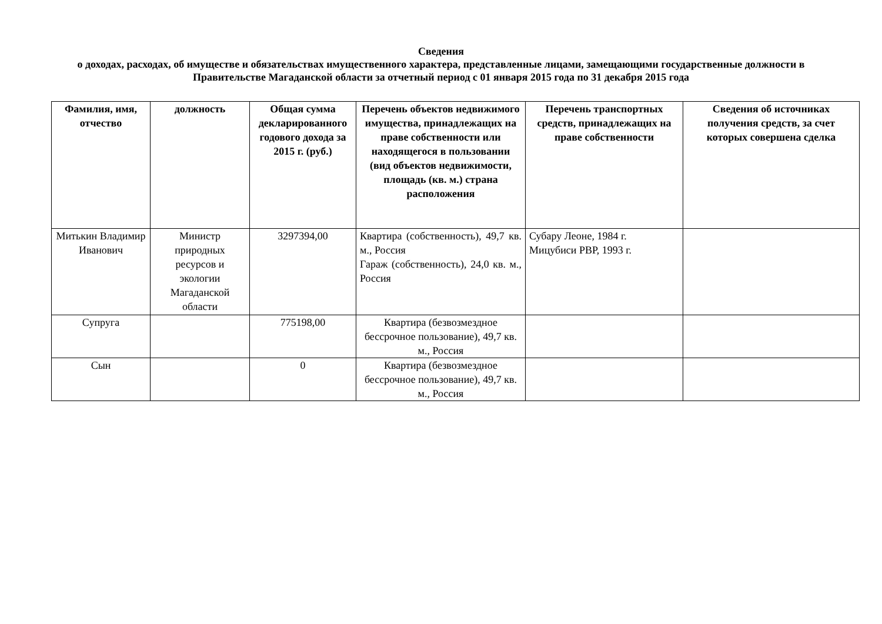Сведения
о доходах, расходах, об имуществе и обязательствах имущественного характера, представленные лицами, замещающими государственные должности в Правительстве Магаданской области за отчетный период с 01 января 2015 года по 31 декабря 2015 года
| Фамилия, имя, отчество | должность | Общая сумма декларированного годового дохода за 2015 г. (руб.) | Перечень объектов недвижимого имущества, принадлежащих на праве собственности или находящегося в пользовании (вид объектов недвижимости, площадь (кв. м.) страна расположения | Перечень транспортных средств, принадлежащих на праве собственности | Сведения об источниках получения средств, за счет которых совершена сделка |
| --- | --- | --- | --- | --- | --- |
| Митькин Владимир Иванович | Министр природных ресурсов и экологии Магаданской области | 3297394,00 | Квартира (собственность), 49,7 кв. м., Россия Гараж (собственность), 24,0 кв. м., Россия | Субару Леоне, 1984 г. Мицубиси РВР, 1993 г. | |
| Супруга | | 775198,00 | Квартира (безвозмездное бессрочное пользование), 49,7 кв. м., Россия | | |
| Сын | | 0 | Квартира (безвозмездное бессрочное пользование), 49,7 кв. м., Россия | | |